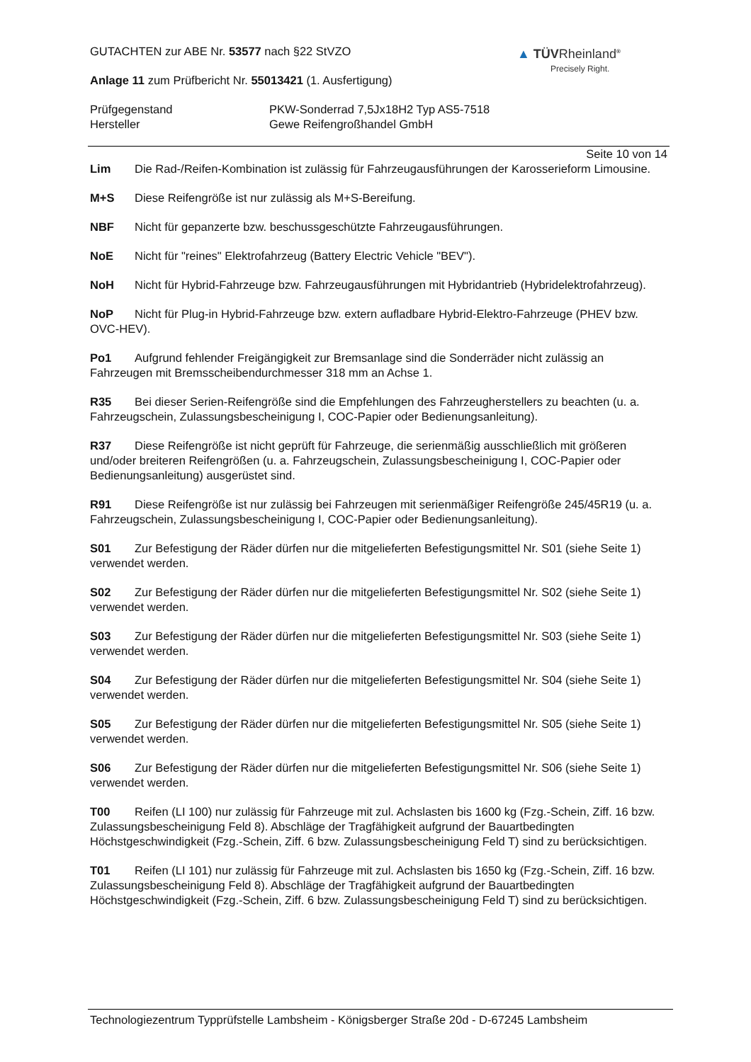▲ TÜVRheinland<sup>®</sup>
Precisely Right.
GUTACHTEN zur ABE Nr. 53577 nach §22 StVZO
Anlage 11 zum Prüfbericht Nr. 55013421 (1. Ausfertigung)
Prüfgegenstand
Hersteller
PKW-Sonderrad 7,5Jx18H2 Typ AS5-7518
Gewe Reifengroßhandel GmbH
Seite 10 von 14
Lim Die Rad-/Reifen-Kombination ist zulässig für Fahrzeugausführungen der Karosserieform Limousine.
M+S Diese Reifengröße ist nur zulässig als M+S-Bereifung.
NBF Nicht für gepanzerte bzw. beschussgeschützte Fahrzeugausführungen.
NoE Nicht für "reines" Elektrofahrzeug (Battery Electric Vehicle "BEV").
NoH Nicht für Hybrid-Fahrzeuge bzw. Fahrzeugausführungen mit Hybridantrieb (Hybridelektrofahrzeug).
NoP Nicht für Plug-in Hybrid-Fahrzeuge bzw. extern aufladbare Hybrid-Elektro-Fahrzeuge (PHEV bzw. OVC-HEV).
Po1 Aufgrund fehlender Freigängigkeit zur Bremsanlage sind die Sonderräder nicht zulässig an Fahrzeugen mit Bremsscheibendurchmesser 318 mm an Achse 1.
R35 Bei dieser Serien-Reifengröße sind die Empfehlungen des Fahrzeugherstellers zu beachten (u. a. Fahrzeugschein, Zulassungsbescheinigung I, COC-Papier oder Bedienungsanleitung).
R37 Diese Reifengröße ist nicht geprüft für Fahrzeuge, die serienmäßig ausschließlich mit größeren und/oder breiteren Reifengrößen (u. a. Fahrzeugschein, Zulassungsbescheinigung I, COC-Papier oder Bedienungsanleitung) ausgerüstet sind.
R91 Diese Reifengröße ist nur zulässig bei Fahrzeugen mit serienmäßiger Reifengröße 245/45R19 (u. a. Fahrzeugschein, Zulassungsbescheinigung I, COC-Papier oder Bedienungsanleitung).
S01 Zur Befestigung der Räder dürfen nur die mitgelieferten Befestigungsmittel Nr. S01 (siehe Seite 1) verwendet werden.
S02 Zur Befestigung der Räder dürfen nur die mitgelieferten Befestigungsmittel Nr. S02 (siehe Seite 1) verwendet werden.
S03 Zur Befestigung der Räder dürfen nur die mitgelieferten Befestigungsmittel Nr. S03 (siehe Seite 1) verwendet werden.
S04 Zur Befestigung der Räder dürfen nur die mitgelieferten Befestigungsmittel Nr. S04 (siehe Seite 1) verwendet werden.
S05 Zur Befestigung der Räder dürfen nur die mitgelieferten Befestigungsmittel Nr. S05 (siehe Seite 1) verwendet werden.
S06 Zur Befestigung der Räder dürfen nur die mitgelieferten Befestigungsmittel Nr. S06 (siehe Seite 1) verwendet werden.
T00 Reifen (LI 100) nur zulässig für Fahrzeuge mit zul. Achslasten bis 1600 kg (Fzg.-Schein, Ziff. 16 bzw. Zulassungsbescheinigung Feld 8). Abschläge der Tragfähigkeit aufgrund der Bauartbedingten Höchstgeschwindigkeit (Fzg.-Schein, Ziff. 6 bzw. Zulassungsbescheinigung Feld T) sind zu berücksichtigen.
T01 Reifen (LI 101) nur zulässig für Fahrzeuge mit zul. Achslasten bis 1650 kg (Fzg.-Schein, Ziff. 16 bzw. Zulassungsbescheinigung Feld 8). Abschläge der Tragfähigkeit aufgrund der Bauartbedingten Höchstgeschwindigkeit (Fzg.-Schein, Ziff. 6 bzw. Zulassungsbescheinigung Feld T) sind zu berücksichtigen.
Technologiezentrum Typprüfstelle Lambsheim - Königsberger Straße 20d - D-67245 Lambsheim